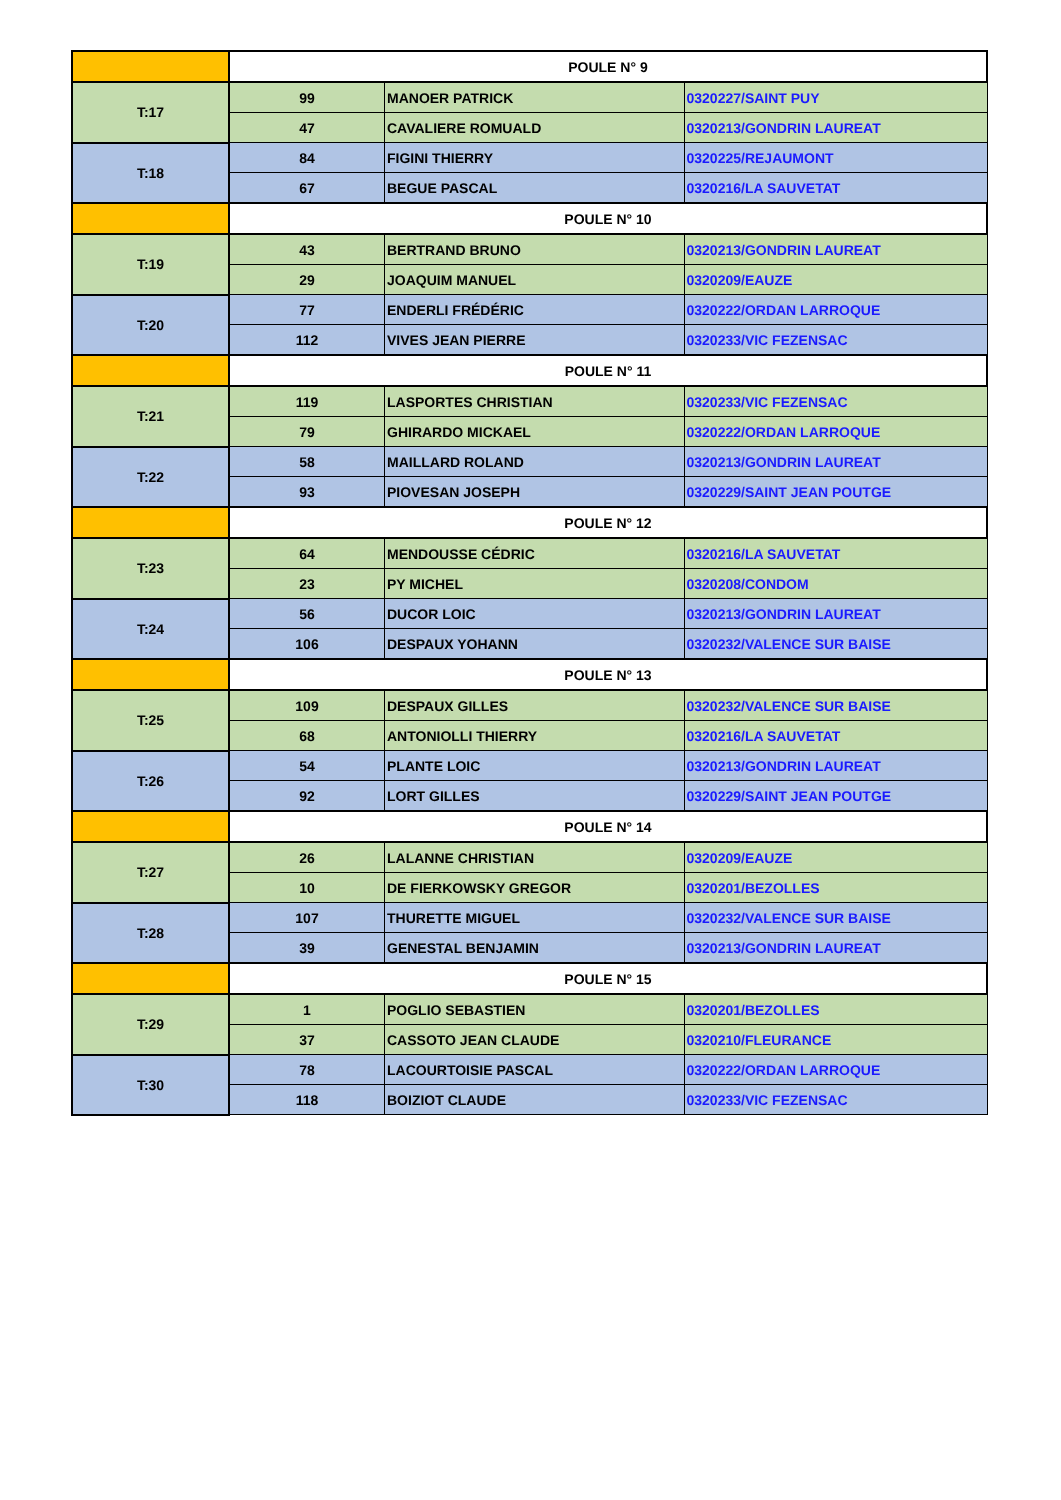| | POULE N° 9 | | |
| T:17 | 99 | MANOER PATRICK | 0320227/SAINT PUY |
| | 47 | CAVALIERE ROMUALD | 0320213/GONDRIN LAUREAT |
| T:18 | 84 | FIGINI THIERRY | 0320225/REJAUMONT |
| | 67 | BEGUE PASCAL | 0320216/LA SAUVETAT |
| | POULE N° 10 | | |
| T:19 | 43 | BERTRAND BRUNO | 0320213/GONDRIN LAUREAT |
| | 29 | JOAQUIM MANUEL | 0320209/EAUZE |
| T:20 | 77 | ENDERLI FRÉDÉRIC | 0320222/ORDAN LARROQUE |
| | 112 | VIVES JEAN PIERRE | 0320233/VIC FEZENSAC |
| | POULE N° 11 | | |
| T:21 | 119 | LASPORTES CHRISTIAN | 0320233/VIC FEZENSAC |
| | 79 | GHIRARDO MICKAEL | 0320222/ORDAN LARROQUE |
| T:22 | 58 | MAILLARD ROLAND | 0320213/GONDRIN LAUREAT |
| | 93 | PIOVESAN JOSEPH | 0320229/SAINT JEAN POUTGE |
| | POULE N° 12 | | |
| T:23 | 64 | MENDOUSSE CÉDRIC | 0320216/LA SAUVETAT |
| | 23 | PY MICHEL | 0320208/CONDOM |
| T:24 | 56 | DUCOR LOIC | 0320213/GONDRIN LAUREAT |
| | 106 | DESPAUX YOHANN | 0320232/VALENCE SUR BAISE |
| | POULE N° 13 | | |
| T:25 | 109 | DESPAUX GILLES | 0320232/VALENCE SUR BAISE |
| | 68 | ANTONIOLLI THIERRY | 0320216/LA SAUVETAT |
| T:26 | 54 | PLANTE LOIC | 0320213/GONDRIN LAUREAT |
| | 92 | LORT GILLES | 0320229/SAINT JEAN POUTGE |
| | POULE N° 14 | | |
| T:27 | 26 | LALANNE CHRISTIAN | 0320209/EAUZE |
| | 10 | DE FIERKOWSKY GREGOR | 0320201/BEZOLLES |
| T:28 | 107 | THURETTE MIGUEL | 0320232/VALENCE SUR BAISE |
| | 39 | GENESTAL BENJAMIN | 0320213/GONDRIN LAUREAT |
| | POULE N° 15 | | |
| T:29 | 1 | POGLIO SEBASTIEN | 0320201/BEZOLLES |
| | 37 | CASSOTO JEAN CLAUDE | 0320210/FLEURANCE |
| T:30 | 78 | LACOURTOISIE PASCAL | 0320222/ORDAN LARROQUE |
| | 118 | BOIZIOT CLAUDE | 0320233/VIC FEZENSAC |